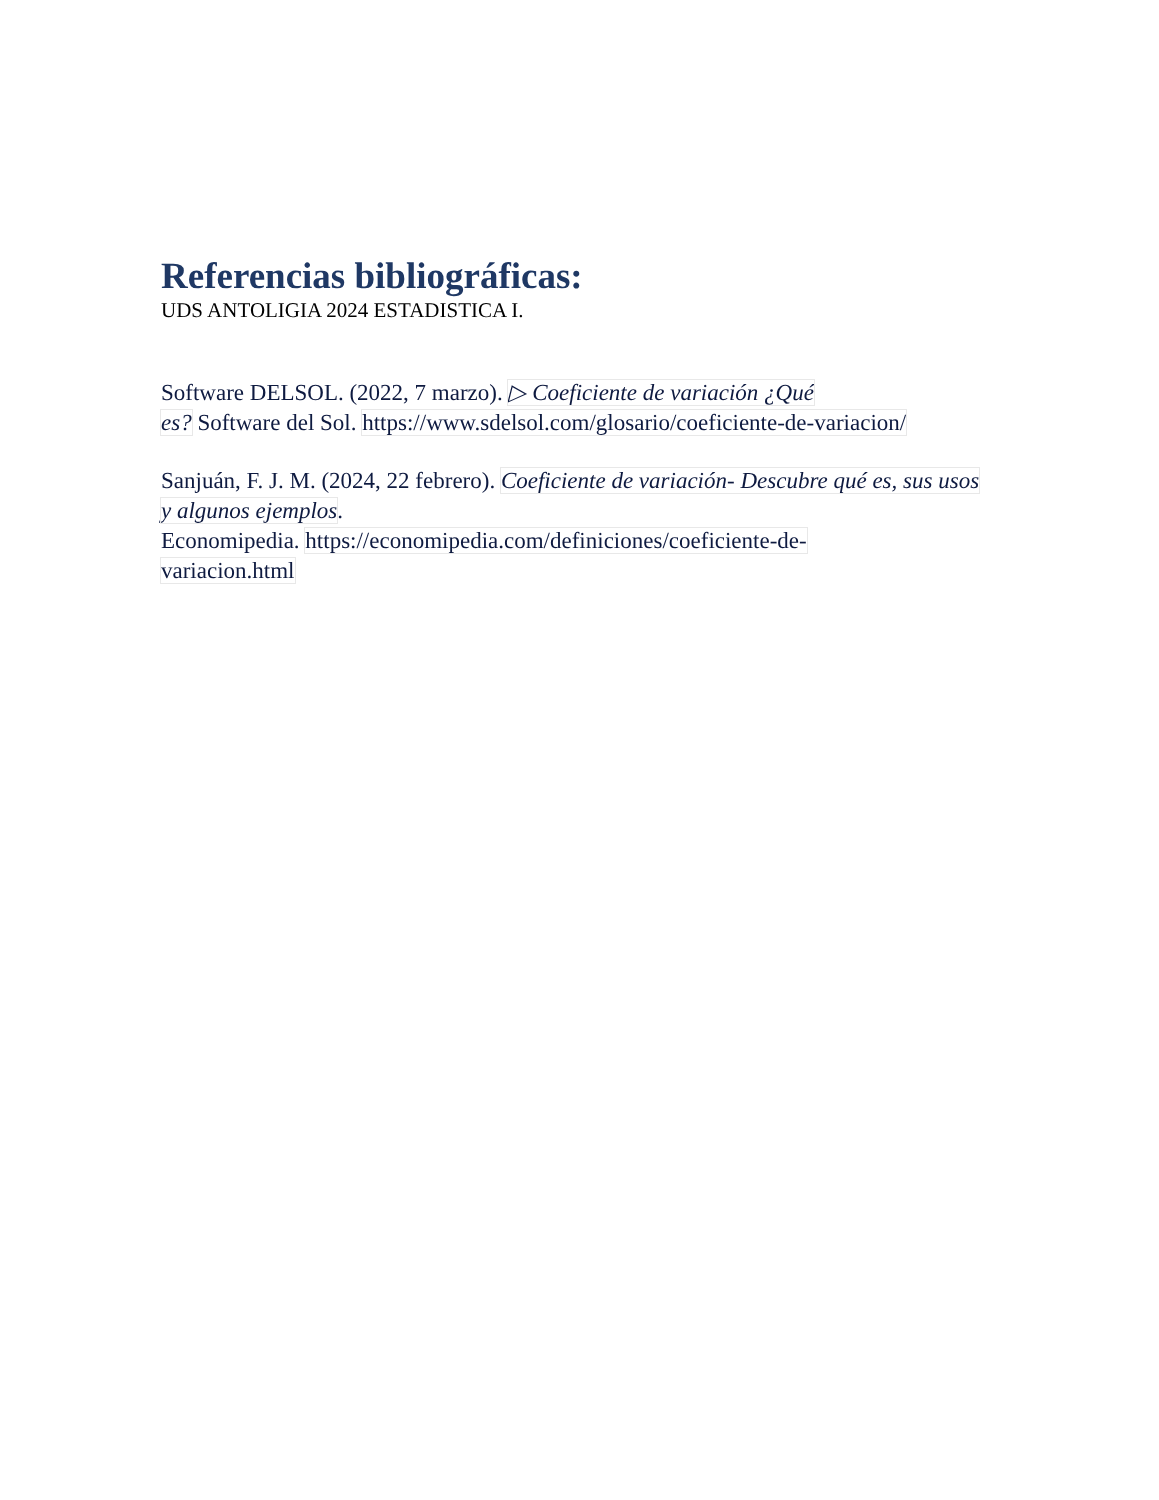Referencias bibliográficas:
UDS ANTOLIGIA 2024 ESTADISTICA I.
Software DELSOL. (2022, 7 marzo). ▷ Coeficiente de variación ¿Qué
es? Software del Sol. https://www.sdelsol.com/glosario/coeficiente-de-variacion/
Sanjuán, F. J. M. (2024, 22 febrero). Coeficiente de variación- Descubre qué es, sus usos y algunos ejemplos.
Economipedia. https://economipedia.com/definiciones/coeficiente-de-
variacion.html